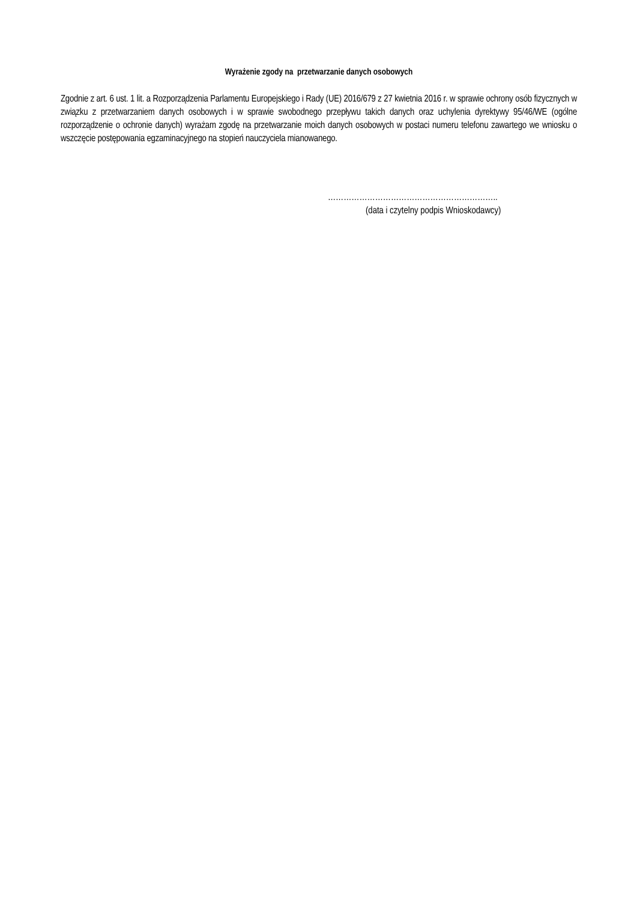Wyrażenie zgody na przetwarzanie danych osobowych
Zgodnie z art. 6 ust. 1 lit. a Rozporządzenia Parlamentu Europejskiego i Rady (UE) 2016/679 z 27 kwietnia 2016 r. w sprawie ochrony osób fizycznych w związku z przetwarzaniem danych osobowych i w sprawie swobodnego przepływu takich danych oraz uchylenia dyrektywy 95/46/WE (ogólne rozporządzenie o ochronie danych) wyrażam zgodę na przetwarzanie moich danych osobowych w postaci numeru telefonu zawartego we wniosku o wszczęcie postępowania egzaminacyjnego na stopień nauczyciela mianowanego.
………………………………………………………..
(data i czytelny podpis Wnioskodawcy)